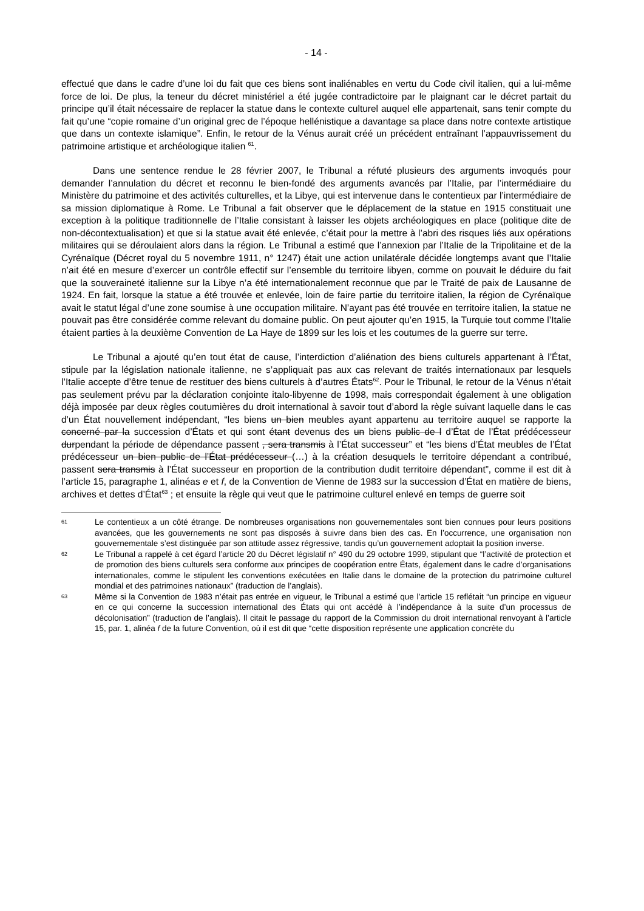- 14 -
effectué que dans le cadre d’une loi du fait que ces biens sont inaliénables en vertu du Code civil italien, qui a lui-même force de loi. De plus, la teneur du décret ministériel a été jugée contradictoire par le plaignant car le décret partait du principe qu’il était nécessaire de replacer la statue dans le contexte culturel auquel elle appartenait, sans tenir compte du fait qu’une “copie romaine d’un original grec de l’époque hellénistique a davantage sa place dans notre contexte artistique que dans un contexte islamique”. Enfin, le retour de la Vénus aurait créé un précédent entraînant l’appauvrissement du patrimoine artistique et archéologique italien <sup>61</sup>.
Dans une sentence rendue le 28 février 2007, le Tribunal a réfuté plusieurs des arguments invoqués pour demander l’annulation du décret et reconnu le bien-fondé des arguments avancés par l’Italie, par l’intermédiaire du Ministère du patrimoine et des activités culturelles, et la Libye, qui est intervenue dans le contentieux par l’intermédiaire de sa mission diplomatique à Rome. Le Tribunal a fait observer que le déplacement de la statue en 1915 constituait une exception à la politique traditionnelle de l’Italie consistant à laisser les objets archéologiques en place (politique dite de non-décontextualisation) et que si la statue avait été enlevée, c’était pour la mettre à l’abri des risques liés aux opérations militaires qui se déroulaient alors dans la région. Le Tribunal a estimé que l’annexion par l’Italie de la Tripolitaine et de la Cyrénaïque (Décret royal du 5 novembre 1911, n° 1247) était une action unilatérale décidée longtemps avant que l’Italie n’ait été en mesure d’exercer un contrôle effectif sur l’ensemble du territoire libyen, comme on pouvait le déduire du fait que la souveraineté italienne sur la Libye n’a été internationalement reconnue que par le Traité de paix de Lausanne de 1924. En fait, lorsque la statue a été trouvée et enlevée, loin de faire partie du territoire italien, la région de Cyrénaïque avait le statut légal d’une zone soumise à une occupation militaire. N’ayant pas été trouvée en territoire italien, la statue ne pouvait pas être considérée comme relevant du domaine public. On peut ajouter qu’en 1915, la Turquie tout comme l’Italie étaient parties à la deuxième Convention de La Haye de 1899 sur les lois et les coutumes de la guerre sur terre.
Le Tribunal a ajouté qu’en tout état de cause, l’interdiction d’aliénation des biens culturels appartenant à l’État, stipule par la législation nationale italienne, ne s’appliquait pas aux cas relevant de traités internationaux par lesquels l’Italie accepte d’être tenue de restituer des biens culturels à d’autres États<sup>62</sup>. Pour le Tribunal, le retour de la Vénus n’était pas seulement prévu par la déclaration conjointe italo-libyenne de 1998, mais correspondait également à une obligation déjà imposée par deux règles coutumières du droit international à savoir tout d’abord la règle suivant laquelle dans le cas d’un État nouvellement indépendant, “les biens un bien meubles ayant appartenu au territoire auquel se rapporte la concerné par la succession d’États et qui sont étant devenus des un biens public de l d’État de l’État prédécesseur durpendant la période de dépendance passent , sera transmis à l’État successeur” et “les biens d’État meubles de l’État prédécesseur un bien public de l’État prédécesseur (…) à la création desuquels le territoire dépendant a contribué, passent sera transmis à l’État successeur en proportion de la contribution dudit territoire dépendant”, comme il est dit à l’article 15, paragraphe 1, alinéas e et f, de la Convention de Vienne de 1983 sur la succession d’État en matière de biens, archives et dettes d’État<sup>63</sup> ; et ensuite la règle qui veut que le patrimoine culturel enlevé en temps de guerre soit
61
Le contentieux a un côté étrange. De nombreuses organisations non gouvernementales sont bien connues pour leurs positions avancées, que les gouvernements ne sont pas disposés à suivre dans bien des cas. En l’occurrence, une organisation non gouvernementale s’est distinguée par son attitude assez régressive, tandis qu’un gouvernement adoptait la position inverse.
62
Le Tribunal a rappelé à cet égard l’article 20 du Décret législatif n° 490 du 29 octobre 1999, stipulant que “l’activité de protection et de promotion des biens culturels sera conforme aux principes de coopération entre États, également dans le cadre d’organisations internationales, comme le stipulent les conventions exécutées en Italie dans le domaine de la protection du patrimoine culturel mondial et des patrimoines nationaux” (traduction de l’anglais).
63
Même si la Convention de 1983 n’était pas entrée en vigueur, le Tribunal a estimé que l’article 15 reflétait “un principe en vigueur en ce qui concerne la succession international des États qui ont accédé à l’indépendance à la suite d’un processus de décolonisation” (traduction de l’anglais). Il citait le passage du rapport de la Commission du droit international renvoyant à l’article 15, par. 1, alinéa f de la future Convention, où il est dit que “cette disposition représente une application concrète du